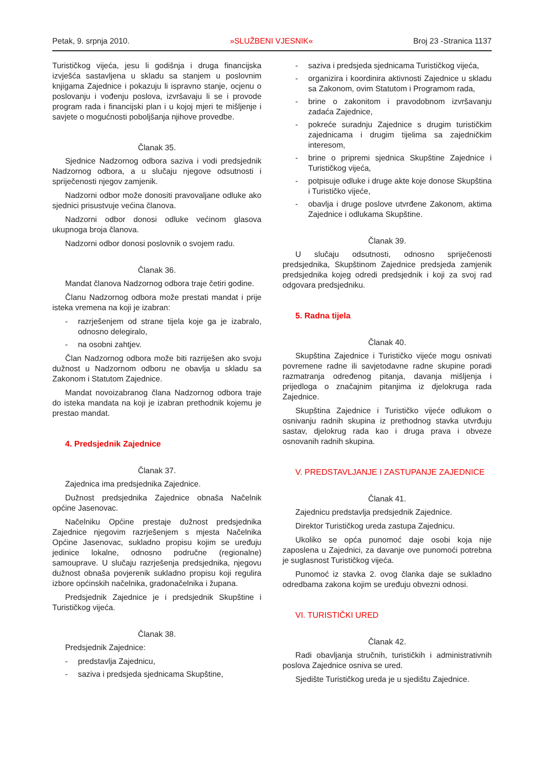Petak, 9. srpnja 2010. »SLUŽBENI VJESNIK« Broj 23 -Stranica 1137
Turističkog vijeća, jesu li godišnja i druga financijska izvješća sastavljena u skladu sa stanjem u poslovnim knjigama Zajednice i pokazuju li ispravno stanje, ocjenu o poslovanju i vođenju poslova, izvršavaju li se i provode program rada i financijski plan i u kojoj mjeri te mišljenje i savjete o mogućnosti poboljšanja njihove provedbe.
Članak 35.
Sjednice Nadzornog odbora saziva i vodi predsjednik Nadzornog odbora, a u slučaju njegove odsutnosti i spriječenosti njegov zamjenik.
Nadzorni odbor može donositi pravovaljane odluke ako sjednici prisustvuje većina članova.
Nadzorni odbor donosi odluke većinom glasova ukupnoga broja članova.
Nadzorni odbor donosi poslovnik o svojem radu.
Članak 36.
Mandat članova Nadzornog odbora traje četiri godine.
Članu Nadzornog odbora može prestati mandat i prije isteka vremena na koji je izabran:
- razrješenjem od strane tijela koje ga je izabralo, odnosno delegiralo,
- na osobni zahtjev.
Član Nadzornog odbora može biti razriješen ako svoju dužnost u Nadzornom odboru ne obavlja u skladu sa Zakonom i Statutom Zajednice.
Mandat novoizabranog člana Nadzornog odbora traje do isteka mandata na koji je izabran prethodnik kojemu je prestao mandat.
4. Predsjednik Zajednice
Članak 37.
Zajednica ima predsjednika Zajednice.
Dužnost predsjednika Zajednice obnaša Načelnik općine Jasenovac.
Načelniku Općine prestaje dužnost predsjednika Zajednice njegovim razrješenjem s mjesta Načelnika Općine Jasenovac, sukladno propisu kojim se uređuju jedinice lokalne, odnosno područne (regionalne) samouprave. U slučaju razrješenja predsjednika, njegovu dužnost obnaša povjerenik sukladno propisu koji regulira izbore općinskih načelnika, gradonačelnika i župana.
Predsjednik Zajednice je i predsjednik Skupštine i Turističkog vijeća.
Članak 38.
Predsjednik Zajednice:
- predstavlja Zajednicu,
- saziva i predsjeda sjednicama Skupštine,
- saziva i predsjeda sjednicama Turističkog vijeća,
- organizira i koordinira aktivnosti Zajednice u skladu sa Zakonom, ovim Statutom i Programom rada,
- brine o zakonitom i pravodobnom izvršavanju zadaća Zajednice,
- pokreće suradnju Zajednice s drugim turističkim zajednicama i drugim tijelima sa zajedničkim interesom,
- brine o pripremi sjednica Skupštine Zajednice i Turističkog vijeća,
- potpisuje odluke i druge akte koje donose Skupština i Turističko vijeće,
- obavlja i druge poslove utvrđene Zakonom, aktima Zajednice i odlukama Skupštine.
Članak 39.
U slučaju odsutnosti, odnosno spriječenosti predsjednika, Skupštinom Zajednice predsjeda zamjenik predsjednika kojeg odredi predsjednik i koji za svoj rad odgovara predsjedniku.
5. Radna tijela
Članak 40.
Skupština Zajednice i Turističko vijeće mogu osnivati povremene radne ili savjetodavne radne skupine poradi razmatranja određenog pitanja, davanja mišljenja i prijedloga o značajnim pitanjima iz djelokruga rada Zajednice.
Skupština Zajednice i Turističko vijeće odlukom o osnivanju radnih skupina iz prethodnog stavka utvrđuju sastav, djelokrug rada kao i druga prava i obveze osnovanih radnih skupina.
V. PREDSTAVLJANJE I ZASTUPANJE ZAJEDNICE
Članak 41.
Zajednicu predstavlja predsjednik Zajednice.
Direktor Turističkog ureda zastupa Zajednicu.
Ukoliko se opća punomoć daje osobi koja nije zaposlena u Zajednici, za davanje ove punomoći potrebna je suglasnost Turističkog vijeća.
Punomoć iz stavka 2. ovog članka daje se sukladno odredbama zakona kojim se uređuju obvezni odnosi.
VI. TURISTIČKI URED
Članak 42.
Radi obavljanja stručnih, turističkih i administrativnih poslova Zajednice osniva se ured.
Sjedište Turističkog ureda je u sjedištu Zajednice.